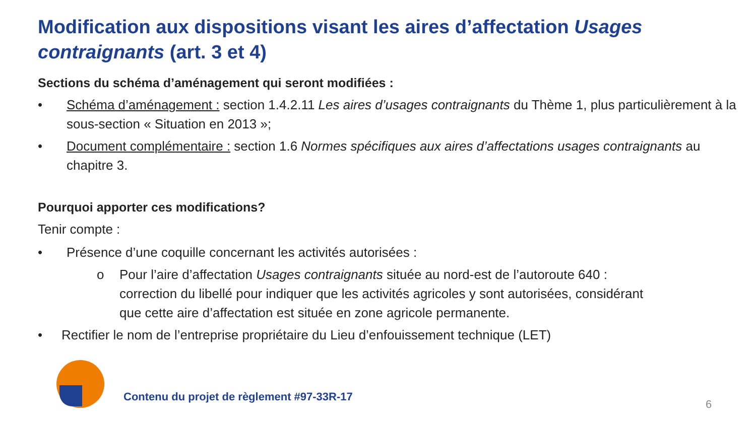Modification aux dispositions visant les aires d’affectation Usages contraignants (art. 3 et 4)
Sections du schéma d’aménagement qui seront modifiées :
• Schéma d’aménagement : section 1.4.2.11 Les aires d’usages contraignants du Thème 1, plus particulièrement à la sous-section « Situation en 2013 »;
• Document complémentaire : section 1.6 Normes spécifiques aux aires d’affectations usages contraignants au chapitre 3.
Pourquoi apporter ces modifications?
Tenir compte :
• Présence d’une coquille concernant les activités autorisées :
o Pour l’aire d’affectation Usages contraignants située au nord-est de l’autoroute 640 : correction du libellé pour indiquer que les activités agricoles y sont autorisées, considérant que cette aire d’affectation est située en zone agricole permanente.
• Rectifier le nom de l’entreprise propriétaire du Lieu d’enfouissement technique (LET)
Contenu du projet de règlement #97-33R-17
6